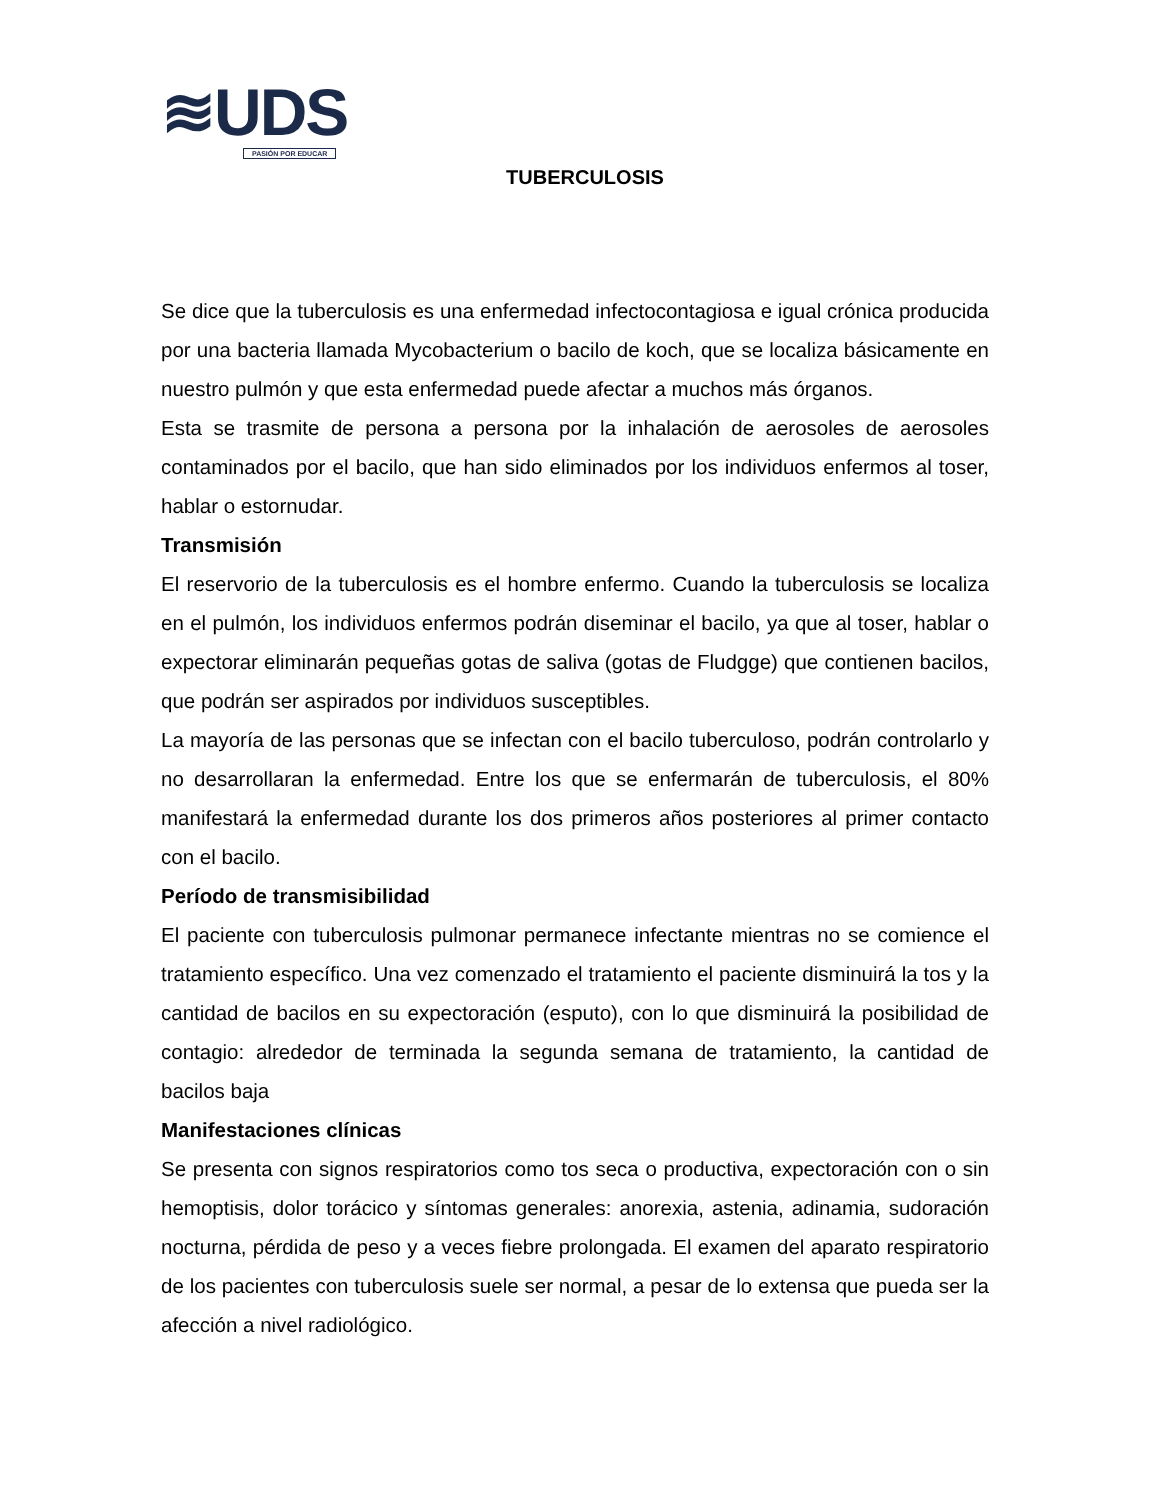≋UDS
PASIÓN POR EDUCAR
TUBERCULOSIS
Se dice que la tuberculosis es una enfermedad infectocontagiosa e igual crónica producida por una bacteria llamada Mycobacterium o bacilo de koch, que se localiza básicamente en nuestro pulmón y que esta enfermedad puede afectar a muchos más órganos.
Esta se trasmite de persona a persona por la inhalación de aerosoles de aerosoles contaminados por el bacilo, que han sido eliminados por los individuos enfermos al toser, hablar o estornudar.
Transmisión
El reservorio de la tuberculosis es el hombre enfermo. Cuando la tuberculosis se localiza en el pulmón, los individuos enfermos podrán diseminar el bacilo, ya que al toser, hablar o expectorar eliminarán pequeñas gotas de saliva (gotas de Fludgge) que contienen bacilos, que podrán ser aspirados por individuos susceptibles.
La mayoría de las personas que se infectan con el bacilo tuberculoso, podrán controlarlo y no desarrollaran la enfermedad. Entre los que se enfermarán de tuberculosis, el 80% manifestará la enfermedad durante los dos primeros años posteriores al primer contacto con el bacilo.
Período de transmisibilidad
El paciente con tuberculosis pulmonar permanece infectante mientras no se comience el tratamiento específico. Una vez comenzado el tratamiento el paciente disminuirá la tos y la cantidad de bacilos en su expectoración (esputo), con lo que disminuirá la posibilidad de contagio: alrededor de terminada la segunda semana de tratamiento, la cantidad de bacilos baja
Manifestaciones clínicas
Se presenta con signos respiratorios como tos seca o productiva, expectoración con o sin hemoptisis, dolor torácico y síntomas generales: anorexia, astenia, adinamia, sudoración nocturna, pérdida de peso y a veces fiebre prolongada. El examen del aparato respiratorio de los pacientes con tuberculosis suele ser normal, a pesar de lo extensa que pueda ser la afección a nivel radiológico.